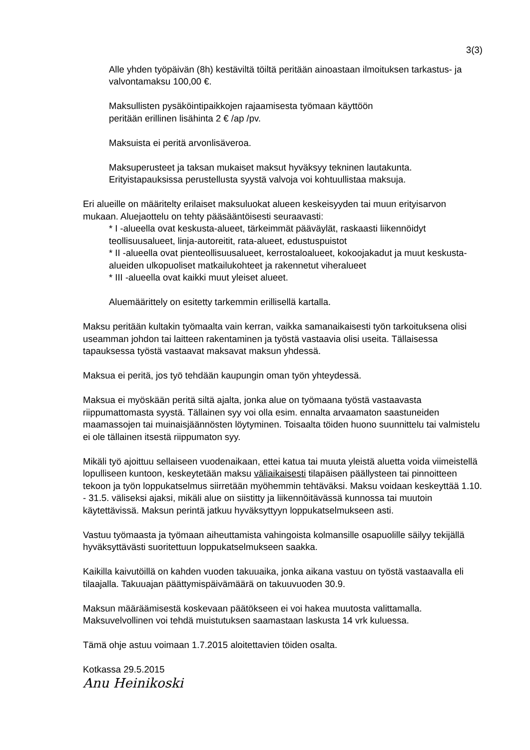3(3)
Alle yhden työpäivän (8h) kestäviltä töiltä peritään ainoastaan ilmoituksen tarkastus- ja valvontamaksu 100,00 €.
Maksullisten pysäköintipaikkojen rajaamisesta työmaan käyttöön
peritään erillinen lisähinta 2 € /ap /pv.
Maksuista ei peritä arvonlisäveroa.
Maksuperusteet ja taksan mukaiset maksut hyväksyy tekninen lautakunta. Erityistapauksissa perustellusta syystä valvoja voi kohtuullistaa maksuja.
Eri alueille on määritelty erilaiset maksuluokat alueen keskeisyyden tai muun erityisarvon mukaan. Aluejaottelu on tehty pääsääntöisesti seuraavasti:
* I -alueella ovat keskusta-alueet, tärkeimmät pääväylät, raskaasti liikennöidyt teollisuusalueet, linja-autoreitit, rata-alueet, edustuspuistot
* II -alueella ovat pienteollisuusalueet, kerrostaloalueet, kokoojakadut ja muut keskusta-alueiden ulkopuoliset matkailukohteet ja rakennetut viheralueet
* III -alueella ovat kaikki muut yleiset alueet.
Aluemäärittely on esitetty tarkemmin erillisellä kartalla.
Maksu peritään kultakin työmaalta vain kerran, vaikka samanaikaisesti työn tarkoituksena olisi useamman johdon tai laitteen rakentaminen ja työstä vastaavia olisi useita. Tällaisessa tapauksessa työstä vastaavat maksavat maksun yhdessä.
Maksua ei peritä, jos työ tehdään kaupungin oman työn yhteydessä.
Maksua ei myöskään peritä siltä ajalta, jonka alue on työmaana työstä vastaavasta riippumattomasta syystä. Tällainen syy voi olla esim. ennalta arvaamaton saastuneiden maamassojen tai muinaisjäännösten löytyminen. Toisaalta töiden huono suunnittelu tai valmistelu ei ole tällainen itsestä riippumaton syy.
Mikäli työ ajoittuu sellaiseen vuodenaikaan, ettei katua tai muuta yleistä aluetta voida viimeistellä lopulliseen kuntoon, keskeytetään maksu väliaikaisesti tilapäisen päällysteen tai pinnoitteen tekoon ja työn loppukatselmus siirretään myöhemmin tehtäväksi. Maksu voidaan keskeyttää 1.10. - 31.5. väliseksi ajaksi, mikäli alue on siistitty ja liikennöitävässä kunnossa tai muutoin käytettävissä. Maksun perintä jatkuu hyväksyttyyn loppukatselmukseen asti.
Vastuu työmaasta ja työmaan aiheuttamista vahingoista kolmansille osapuolille säilyy tekijällä hyväksyttävästi suoritettuun loppukatselmukseen saakka.
Kaikilla kaivutöillä on kahden vuoden takuuaika, jonka aikana vastuu on työstä vastaavalla eli tilaajalla. Takuuajan päättymispäivämäärä on takuuvuoden 30.9.
Maksun määräämisestä koskevaan päätökseen ei voi hakea muutosta valittamalla. Maksuvelvollinen voi tehdä muistutuksen saamastaan laskusta 14 vrk kuluessa.
Tämä ohje astuu voimaan 1.7.2015 aloitettavien töiden osalta.
Kotkassa 29.5.2015
Anu Heinikoski